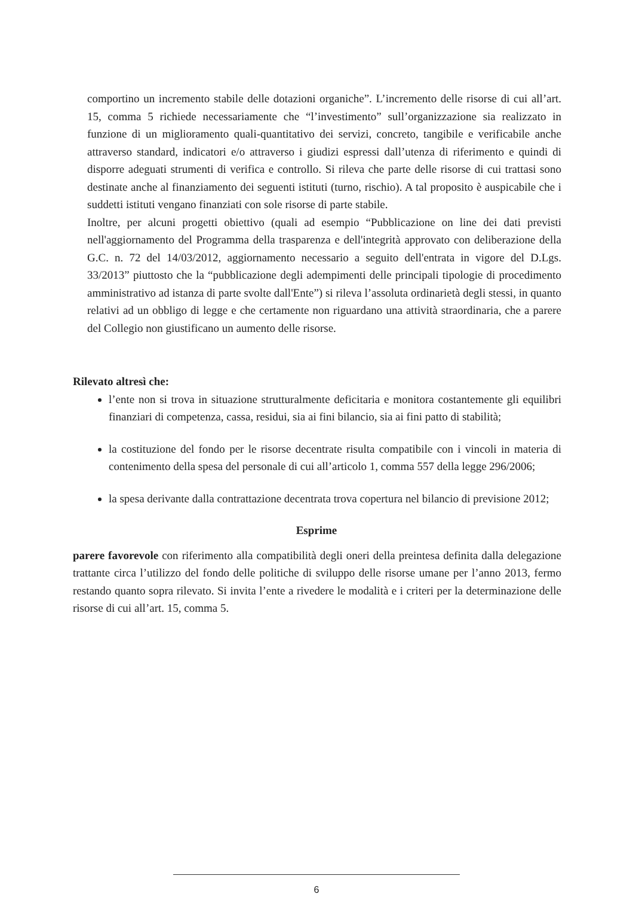comportino un incremento stabile delle dotazioni organiche”. L’incremento delle risorse di cui all’art. 15, comma 5 richiede necessariamente che “l’investimento” sull’organizzazione sia realizzato in funzione di un miglioramento quali-quantitativo dei servizi, concreto, tangibile e verificabile anche attraverso standard, indicatori e/o attraverso i giudizi espressi dall’utenza di riferimento e quindi di disporre adeguati strumenti di verifica e controllo. Si rileva che parte delle risorse di cui trattasi sono destinate anche al finanziamento dei seguenti istituti (turno, rischio). A tal proposito è auspicabile che i suddetti istituti vengano finanziati con sole risorse di parte stabile.
Inoltre, per alcuni progetti obiettivo (quali ad esempio “Pubblicazione on line dei dati previsti nell'aggiornamento del Programma della trasparenza e dell'integrità approvato con deliberazione della G.C. n. 72 del 14/03/2012, aggiornamento necessario a seguito dell'entrata in vigore del D.Lgs. 33/2013” piuttosto che la “pubblicazione degli adempimenti delle principali tipologie di procedimento amministrativo ad istanza di parte svolte dall'Ente”) si rileva l’assoluta ordinarietà degli stessi, in quanto relativi ad un obbligo di legge e che certamente non riguardano una attività straordinaria, che a parere del Collegio non giustificano un aumento delle risorse.
Rilevato altresì che:
l’ente non si trova in situazione strutturalmente deficitaria e monitora costantemente gli equilibri finanziari di competenza, cassa, residui, sia ai fini bilancio, sia ai fini patto di stabilità;
la costituzione del fondo per le risorse decentrate risulta compatibile con i vincoli in materia di contenimento della spesa del personale di cui all’articolo 1, comma 557 della legge 296/2006;
la spesa derivante dalla contrattazione decentrata trova copertura nel bilancio di previsione 2012;
Esprime
parere favorevole con riferimento alla compatibilità degli oneri della preintesa definita dalla delegazione trattante circa l’utilizzo del fondo delle politiche di sviluppo delle risorse umane per l’anno 2013, fermo restando quanto sopra rilevato. Si invita l’ente a rivedere le modalità e i criteri per la determinazione delle risorse di cui all’art. 15, comma 5.
6